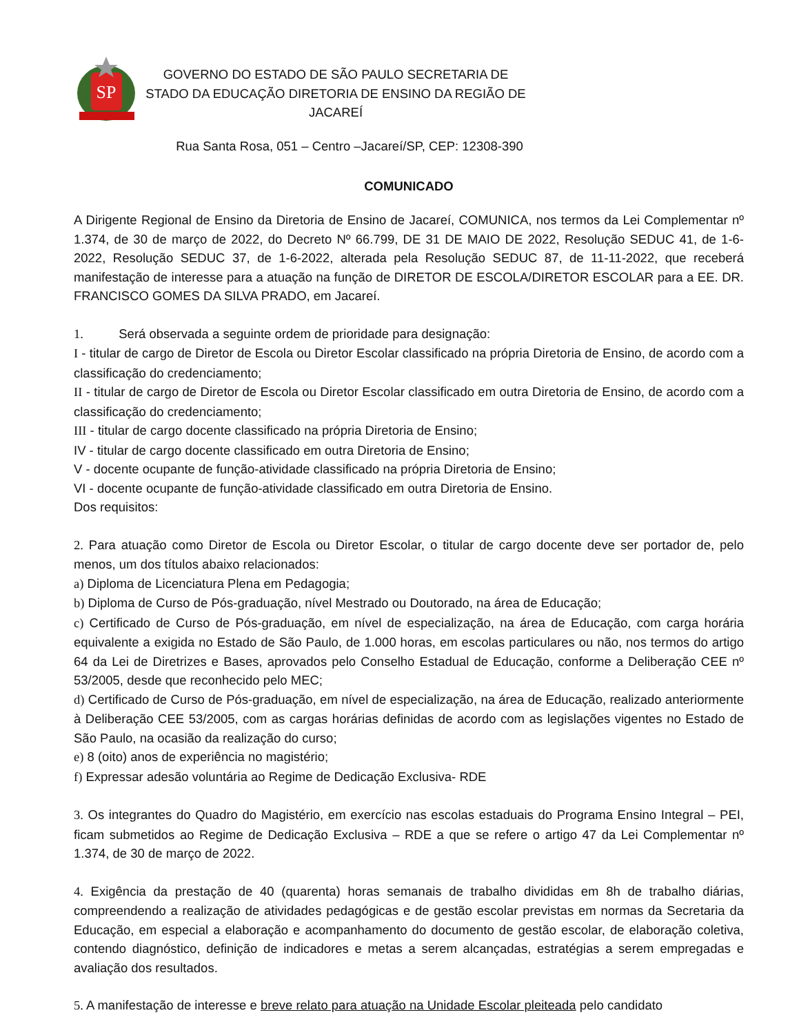SP
GOVERNO DO ESTADO DE SÃO PAULO SECRETARIA DE
STADO DA EDUCAÇÃO DIRETORIA DE ENSINO DA REGIÃO DE
JACAREÍ
Rua Santa Rosa, 051 – Centro –Jacareí/SP, CEP: 12308-390
COMUNICADO
A Dirigente Regional de Ensino da Diretoria de Ensino de Jacareí, COMUNICA, nos termos da Lei Complementar nº 1.374, de 30 de março de 2022, do Decreto Nº 66.799, DE 31 DE MAIO DE 2022, Resolução SEDUC 41, de 1-6-2022, Resolução SEDUC 37, de 1-6-2022, alterada pela Resolução SEDUC 87, de 11-11-2022, que receberá manifestação de interesse para a atuação na função de DIRETOR DE ESCOLA/DIRETOR ESCOLAR para a EE. DR. FRANCISCO GOMES DA SILVA PRADO, em Jacareí.
1. Será observada a seguinte ordem de prioridade para designação:
I - titular de cargo de Diretor de Escola ou Diretor Escolar classificado na própria Diretoria de Ensino, de acordo com a classificação do credenciamento;
II - titular de cargo de Diretor de Escola ou Diretor Escolar classificado em outra Diretoria de Ensino, de acordo com a classificação do credenciamento;
III - titular de cargo docente classificado na própria Diretoria de Ensino;
IV - titular de cargo docente classificado em outra Diretoria de Ensino;
V - docente ocupante de função-atividade classificado na própria Diretoria de Ensino;
VI - docente ocupante de função-atividade classificado em outra Diretoria de Ensino.
Dos requisitos:
2. Para atuação como Diretor de Escola ou Diretor Escolar, o titular de cargo docente deve ser portador de, pelo menos, um dos títulos abaixo relacionados:
a) Diploma de Licenciatura Plena em Pedagogia;
b) Diploma de Curso de Pós-graduação, nível Mestrado ou Doutorado, na área de Educação;
c) Certificado de Curso de Pós-graduação, em nível de especialização, na área de Educação, com carga horária equivalente a exigida no Estado de São Paulo, de 1.000 horas, em escolas particulares ou não, nos termos do artigo 64 da Lei de Diretrizes e Bases, aprovados pelo Conselho Estadual de Educação, conforme a Deliberação CEE nº 53/2005, desde que reconhecido pelo MEC;
d) Certificado de Curso de Pós-graduação, em nível de especialização, na área de Educação, realizado anteriormente à Deliberação CEE 53/2005, com as cargas horárias definidas de acordo com as legislações vigentes no Estado de São Paulo, na ocasião da realização do curso;
e) 8 (oito) anos de experiência no magistério;
f) Expressar adesão voluntária ao Regime de Dedicação Exclusiva- RDE
3. Os integrantes do Quadro do Magistério, em exercício nas escolas estaduais do Programa Ensino Integral – PEI, ficam submetidos ao Regime de Dedicação Exclusiva – RDE a que se refere o artigo 47 da Lei Complementar nº 1.374, de 30 de março de 2022.
4. Exigência da prestação de 40 (quarenta) horas semanais de trabalho divididas em 8h de trabalho diárias, compreendendo a realização de atividades pedagógicas e de gestão escolar previstas em normas da Secretaria da Educação, em especial a elaboração e acompanhamento do documento de gestão escolar, de elaboração coletiva, contendo diagnóstico, definição de indicadores e metas a serem alcançadas, estratégias a serem empregadas e avaliação dos resultados.
5. A manifestação de interesse e breve relato para atuação na Unidade Escolar pleiteada pelo candidato